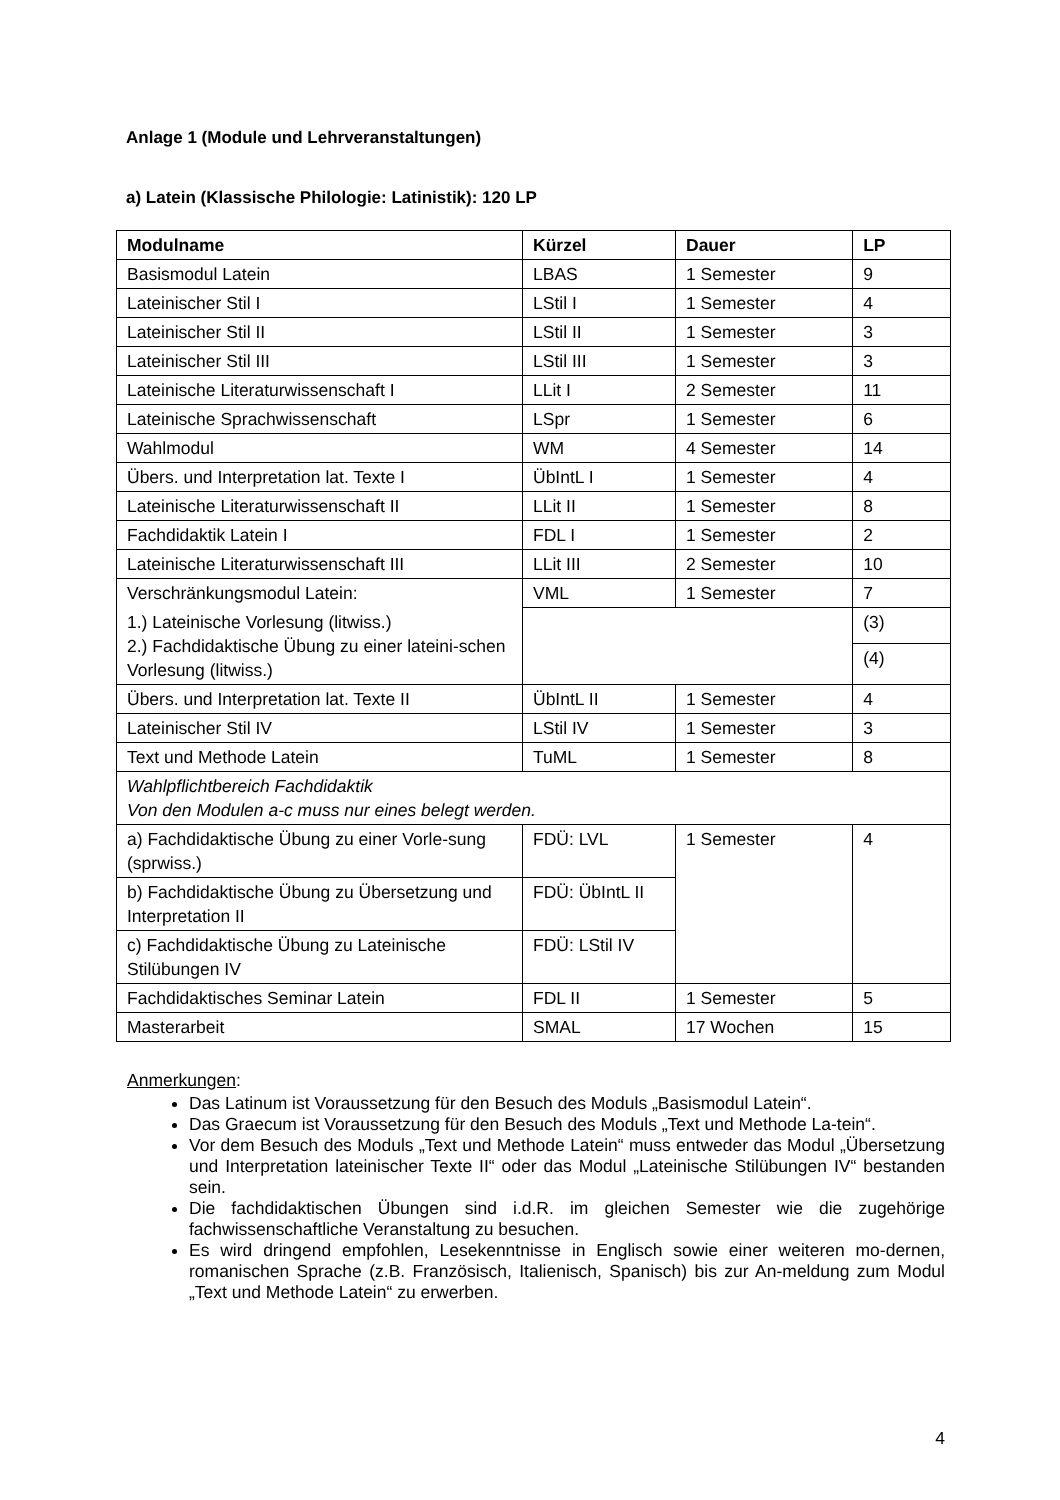Anlage 1 (Module und Lehrveranstaltungen)
a) Latein (Klassische Philologie: Latinistik): 120 LP
| Modulname | Kürzel | Dauer | LP |
| --- | --- | --- | --- |
| Basismodul Latein | LBAS | 1 Semester | 9 |
| Lateinischer Stil I | LStil I | 1 Semester | 4 |
| Lateinischer Stil II | LStil II | 1 Semester | 3 |
| Lateinischer Stil III | LStil III | 1 Semester | 3 |
| Lateinische Literaturwissenschaft I | LLit I | 2 Semester | 11 |
| Lateinische Sprachwissenschaft | LSpr | 1 Semester | 6 |
| Wahlmodul | WM | 4 Semester | 14 |
| Übers. und Interpretation lat. Texte I | ÜbIntL I | 1 Semester | 4 |
| Lateinische Literaturwissenschaft II | LLit II | 1 Semester | 8 |
| Fachdidaktik Latein I | FDL I | 1 Semester | 2 |
| Lateinische Literaturwissenschaft III | LLit III | 2 Semester | 10 |
| Verschränkungsmodul Latein: | VML | 1 Semester | 7 |
| 1.) Lateinische Vorlesung (litwiss.) 2.) Fachdidaktische Übung zu einer lateini-schen Vorlesung (litwiss.) | | | (3) |
| | | | (4) |
| Übers. und Interpretation lat. Texte II | ÜbIntL II | 1 Semester | 4 |
| Lateinischer Stil IV | LStil IV | 1 Semester | 3 |
| Text und Methode Latein | TuML | 1 Semester | 8 |
| Wahlpflichtbereich Fachdidaktik Von den Modulen a-c muss nur eines belegt werden. | | | |
| a) Fachdidaktische Übung zu einer Vorle-sung (sprwiss.) | FDÜ: LVL | 1 Semester | 4 |
| b) Fachdidaktische Übung zu Übersetzung und Interpretation II | FDÜ: ÜbIntL II | | |
| c) Fachdidaktische Übung zu Lateinische Stilübungen IV | FDÜ: LStil IV | | |
| Fachdidaktisches Seminar Latein | FDL II | 1 Semester | 5 |
| Masterarbeit | SMAL | 17 Wochen | 15 |
Anmerkungen:
Das Latinum ist Voraussetzung für den Besuch des Moduls „Basismodul Latein“.
Das Graecum ist Voraussetzung für den Besuch des Moduls „Text und Methode La-tein“.
Vor dem Besuch des Moduls „Text und Methode Latein“ muss entweder das Modul „Übersetzung und Interpretation lateinischer Texte II“ oder das Modul „Lateinische Stilübungen IV“ bestanden sein.
Die fachdidaktischen Übungen sind i.d.R. im gleichen Semester wie die zugehörige fachwissenschaftliche Veranstaltung zu besuchen.
Es wird dringend empfohlen, Lesekenntnisse in Englisch sowie einer weiteren mo-dernen, romanischen Sprache (z.B. Französisch, Italienisch, Spanisch) bis zur An-meldung zum Modul „Text und Methode Latein“ zu erwerben.
4